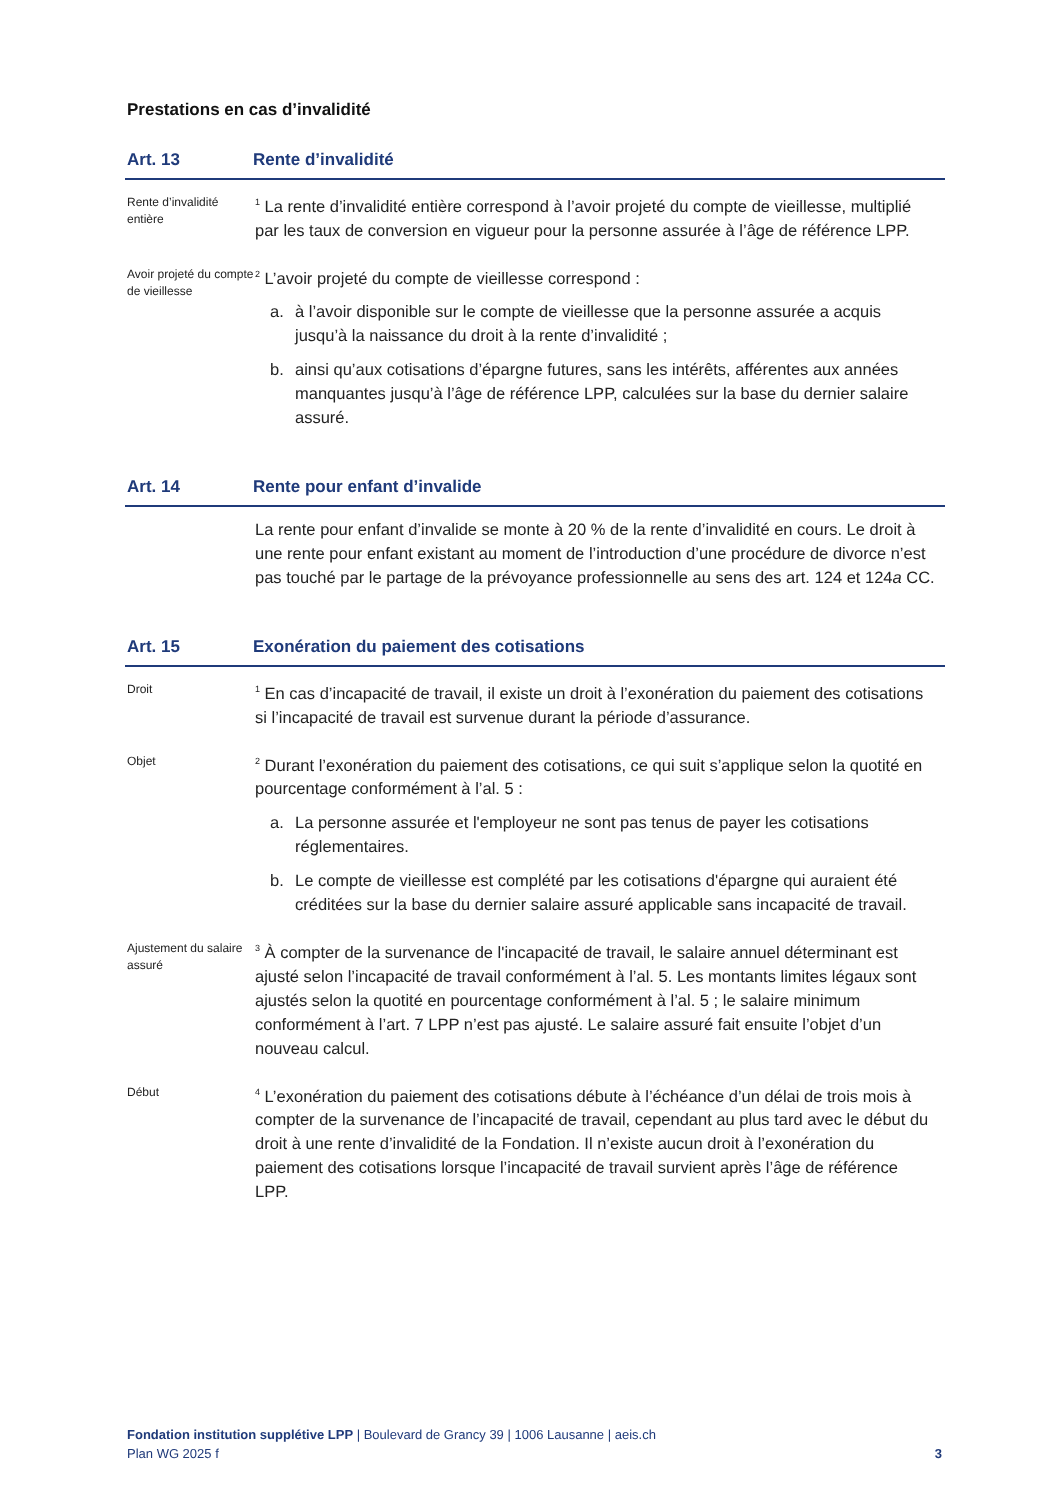Prestations en cas d’invalidité
Art. 13 Rente d’invalidité
Rente d’invalidité entière
<sup>1</sup> La rente d’invalidité entière correspond à l’avoir projeté du compte de vieillesse, multiplié par les taux de conversion en vigueur pour la personne assurée à l’âge de référence LPP.
Avoir projeté du compte de vieillesse
<sup>2</sup> L’avoir projeté du compte de vieillesse correspond :
a. à l’avoir disponible sur le compte de vieillesse que la personne assurée a acquis jusqu’à la naissance du droit à la rente d’invalidité ;
b. ainsi qu’aux cotisations d’épargne futures, sans les intérêts, afférentes aux années manquantes jusqu’à l’âge de référence LPP, calculées sur la base du dernier salaire assuré.
Art. 14 Rente pour enfant d’invalide
La rente pour enfant d’invalide se monte à 20 % de la rente d’invalidité en cours. Le droit à une rente pour enfant existant au moment de l’introduction d’une procédure de divorce n’est pas touché par le partage de la prévoyance professionnelle au sens des art. 124 et 124a CC.
Art. 15 Exonération du paiement des cotisations
Droit
<sup>1</sup> En cas d’incapacité de travail, il existe un droit à l’exonération du paiement des cotisations si l’incapacité de travail est survenue durant la période d’assurance.
Objet
<sup>2</sup> Durant l’exonération du paiement des cotisations, ce qui suit s’applique selon la quotité en pourcentage conformément à l’al. 5 :
a. La personne assurée et l'employeur ne sont pas tenus de payer les cotisations réglementaires.
b. Le compte de vieillesse est complété par les cotisations d'épargne qui auraient été créditées sur la base du dernier salaire assuré applicable sans incapacité de travail.
Ajustement du salaire assuré
<sup>3</sup> À compter de la survenance de l'incapacité de travail, le salaire annuel déterminant est ajusté selon l’incapacité de travail conformément à l’al. 5. Les montants limites légaux sont ajustés selon la quotité en pourcentage conformément à l’al. 5 ; le salaire minimum conformément à l’art. 7 LPP n’est pas ajusté. Le salaire assuré fait ensuite l’objet d’un nouveau calcul.
Début
<sup>4</sup> L’exonération du paiement des cotisations débute à l’échéance d’un délai de trois mois à compter de la survenance de l’incapacité de travail, cependant au plus tard avec le début du droit à une rente d’invalidité de la Fondation. Il n’existe aucun droit à l’exonération du paiement des cotisations lorsque l’incapacité de travail survient après l’âge de référence LPP.
Fondation institution supplétive LPP | Boulevard de Grancy 39 | 1006 Lausanne | aeis.ch
Plan WG 2025 f 3